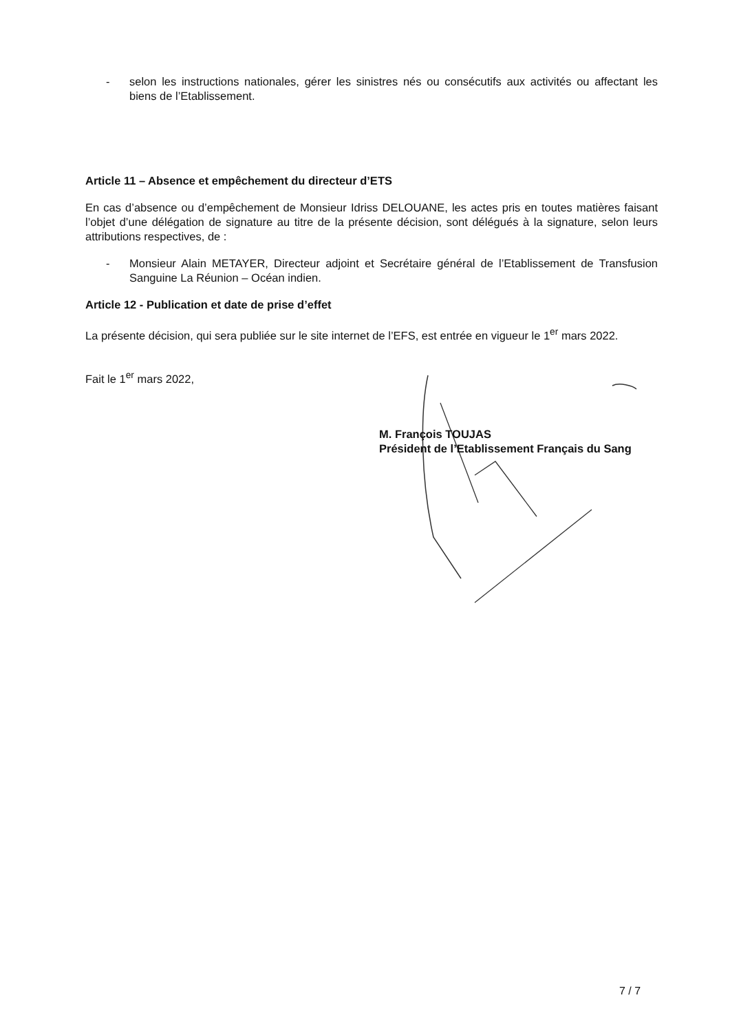- selon les instructions nationales, gérer les sinistres nés ou consécutifs aux activités ou affectant les biens de l’Etablissement.
Article 11 – Absence et empêchement du directeur d’ETS
En cas d’absence ou d’empêchement de Monsieur Idriss DELOUANE, les actes pris en toutes matières faisant l’objet d’une délégation de signature au titre de la présente décision, sont délégués à la signature, selon leurs attributions respectives, de :
- Monsieur Alain METAYER, Directeur adjoint et Secrétaire général de l’Etablissement de Transfusion Sanguine La Réunion – Océan indien.
Article 12 - Publication et date de prise d’effet
La présente décision, qui sera publiée sur le site internet de l’EFS, est entrée en vigueur le 1<sup>er</sup> mars 2022.
Fait le 1<sup>er</sup> mars 2022,
M. François TOUJAS
Président de l’Etablissement Français du Sang
7 / 7